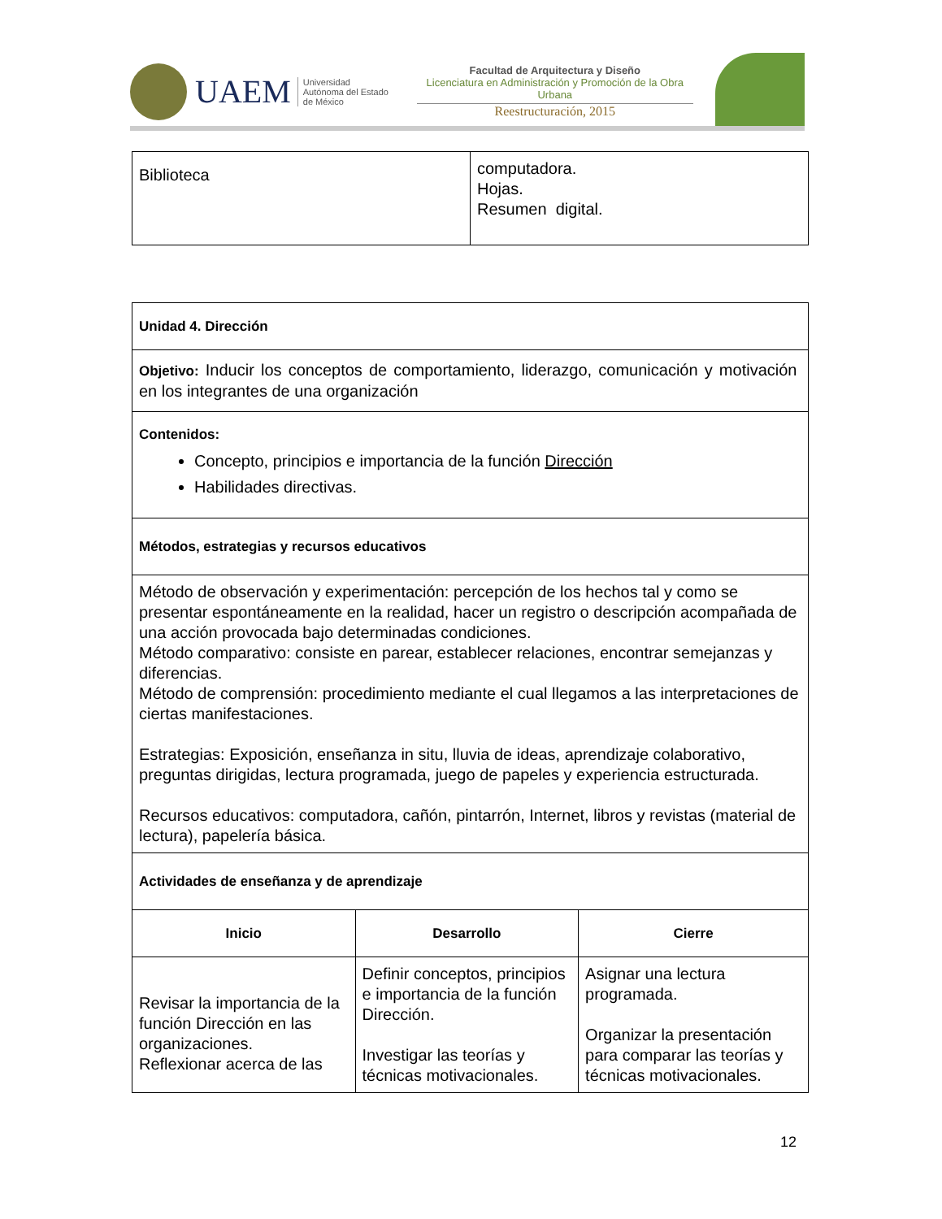UAEM
Universidad Autónoma del Estado de México
Facultad de Arquitectura y Diseño
Licenciatura en Administración y Promoción de la Obra Urbana
Reestructuración, 2015
| Biblioteca | computadora. Hojas. Resumen digital. |
| Unidad 4. Dirección | | |
| Objetivo: Inducir los conceptos de comportamiento, liderazgo, comunicación y motivación en los integrantes de una organización | | |
| Contenidos: Concepto, principios e importancia de la función Dirección Habilidades directivas. | | |
| Métodos, estrategias y recursos educativos | | |
| Método de observación y experimentación: percepción de los hechos tal y como se presentar espontáneamente en la realidad, hacer un registro o descripción acompañada de una acción provocada bajo determinadas condiciones. Método comparativo: consiste en parear, establecer relaciones, encontrar semejanzas y diferencias. Método de comprensión: procedimiento mediante el cual llegamos a las interpretaciones de ciertas manifestaciones. Estrategias: Exposición, enseñanza in situ, lluvia de ideas, aprendizaje colaborativo, preguntas dirigidas, lectura programada, juego de papeles y experiencia estructurada. Recursos educativos: computadora, cañón, pintarrón, Internet, libros y revistas (material de lectura), papelería básica. | | |
| Actividades de enseñanza y de aprendizaje | | |
| Inicio | Desarrollo | Cierre |
| Revisar la importancia de la función Dirección en las organizaciones. Reflexionar acerca de las | Definir conceptos, principios e importancia de la función Dirección. Investigar las teorías y técnicas motivacionales. | Asignar una lectura programada. Organizar la presentación para comparar las teorías y técnicas motivacionales. |
12